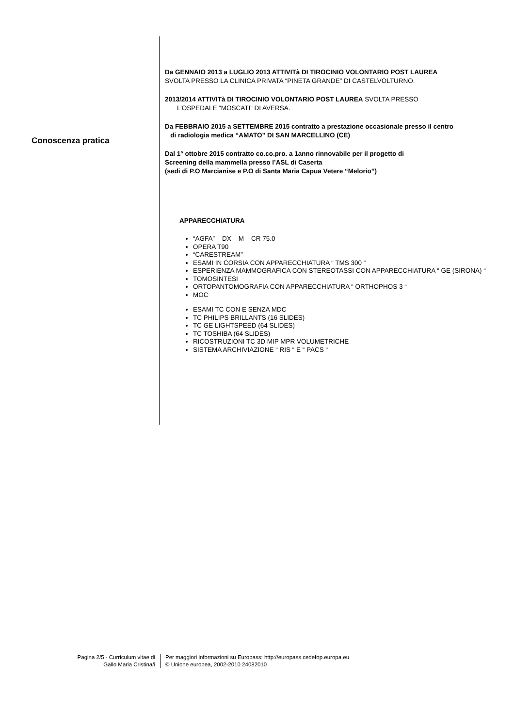Conoscenza pratica
Da GENNAIO 2013 a LUGLIO 2013 ATTIVITà DI TIROCINIO VOLONTARIO POST LAUREA
SVOLTA PRESSO LA CLINICA PRIVATA “PINETA GRANDE” DI CASTELVOLTURNO.
2013/2014 ATTIVITà DI TIROCINIO VOLONTARIO POST LAUREA SVOLTA PRESSO
L’OSPEDALE “MOSCATI” DI AVERSA.
Da FEBBRAIO 2015 a SETTEMBRE 2015 contratto a prestazione occasionale presso il centro
di radiologia medica “AMATO” DI SAN MARCELLINO (CE)
Dal 1° ottobre 2015 contratto co.co.pro. a 1anno rinnovabile per il progetto di
Screening della mammella presso l’ASL di Caserta
(sedi di P.O Marcianise e P.O di Santa Maria Capua Vetere “Melorio”)
APPARECCHIATURA
“AGFA” – DX – M – CR 75.0
OPERA T90
“CARESTREAM”
ESAMI IN CORSIA CON APPARECCHIATURA “ TMS 300 “
ESPERIENZA MAMMOGRAFICA CON STEREOTASSI CON APPARECCHIATURA “ GE (SIRONA) “
TOMOSINTESI
ORTOPANTOMOGRAFIA CON APPARECCHIATURA “ ORTHOPHOS 3 “
MOC
ESAMI TC CON E SENZA MDC
TC PHILIPS BRILLANTS (16 SLIDES)
TC GE LIGHTSPEED (64 SLIDES)
TC TOSHIBA (64 SLIDES)
RICOSTRUZIONI TC 3D MIP MPR VOLUMETRICHE
SISTEMA ARCHIVIAZIONE “ RIS “ E “ PACS “
Pagina 2/5 - Curriculum vitae di
Gallo Maria Cristina/i
Per maggiori informazioni su Europass: http://europass.cedefop.europa.eu
© Unione europea, 2002-2010 24082010